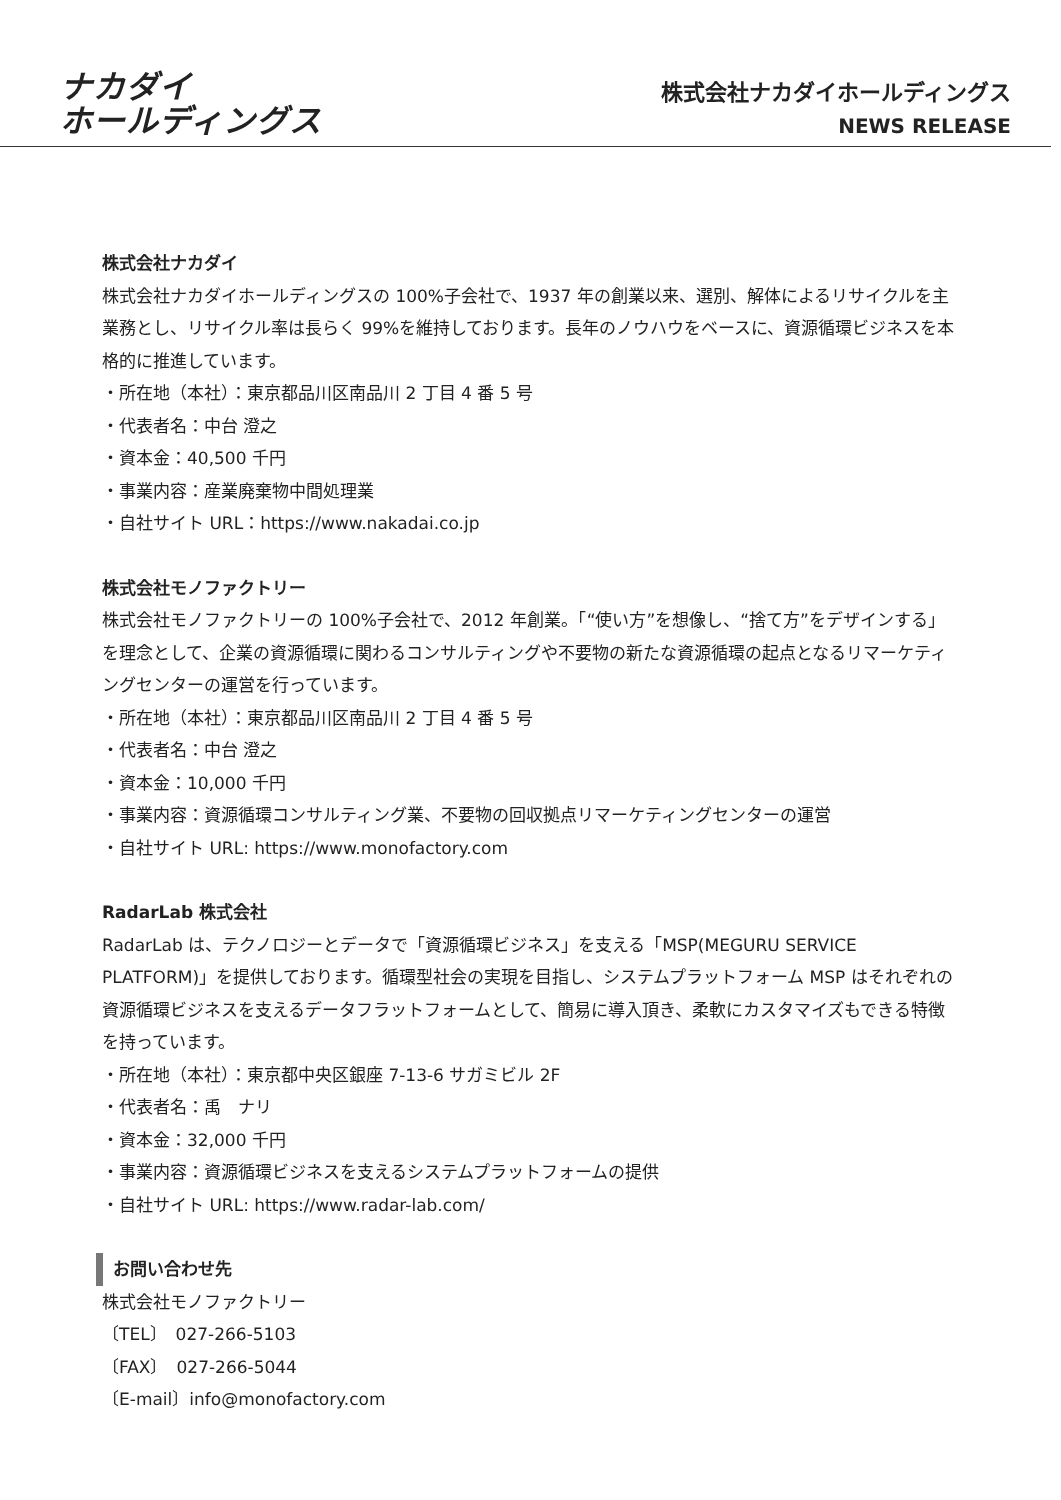ナカダイ
ホールディングス
株式会社ナカダイホールディングス
NEWS RELEASE
株式会社ナカダイ
株式会社ナカダイホールディングスの 100%子会社で、1937 年の創業以来、選別、解体によるリサイクルを主業務とし、リサイクル率は長らく 99%を維持しております。長年のノウハウをベースに、資源循環ビジネスを本格的に推進しています。
・所在地（本社）：東京都品川区南品川 2 丁目 4 番 5 号
・代表者名：中台 澄之
・資本金：40,500 千円
・事業内容：産業廃棄物中間処理業
・自社サイト URL：https://www.nakadai.co.jp
株式会社モノファクトリー
株式会社モノファクトリーの 100%子会社で、2012 年創業。「“使い方”を想像し、“捨て方”をデザインする」を理念として、企業の資源循環に関わるコンサルティングや不要物の新たな資源循環の起点となるリマーケティングセンターの運営を行っています。
・所在地（本社）：東京都品川区南品川 2 丁目 4 番 5 号
・代表者名：中台 澄之
・資本金：10,000 千円
・事業内容：資源循環コンサルティング業、不要物の回収拠点リマーケティングセンターの運営
・自社サイト URL: https://www.monofactory.com
RadarLab 株式会社
RadarLab は、テクノロジーとデータで「資源循環ビジネス」を支える「MSP(MEGURU SERVICE PLATFORM)」を提供しております。循環型社会の実現を目指し、システムプラットフォーム MSP はそれぞれの資源循環ビジネスを支えるデータフラットフォームとして、簡易に導入頂き、柔軟にカスタマイズもできる特徴を持っています。
・所在地（本社）：東京都中央区銀座 7-13-6 サガミビル 2F
・代表者名：禹　ナリ
・資本金：32,000 千円
・事業内容：資源循環ビジネスを支えるシステムプラットフォームの提供
・自社サイト URL: https://www.radar-lab.com/
お問い合わせ先
株式会社モノファクトリー
〔TEL〕　027-266-5103
〔FAX〕　027-266-5044
〔E-mail〕info@monofactory.com